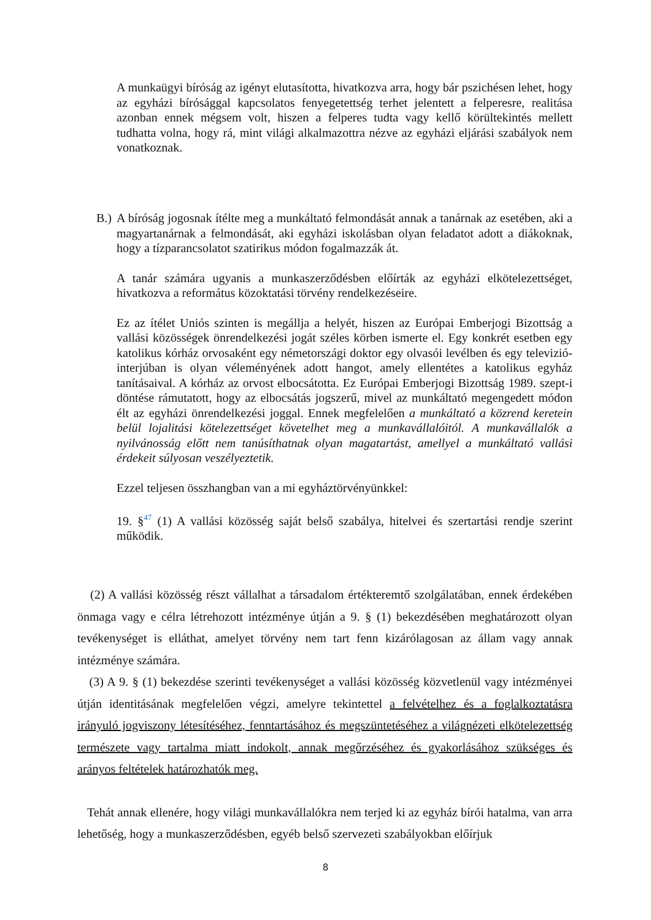A munkaügyi bíróság az igényt elutasította, hivatkozva arra, hogy bár pszichésen lehet, hogy az egyházi bírósággal kapcsolatos fenyegetettség terhet jelentett a felperesre, realitása azonban ennek mégsem volt, hiszen a felperes tudta vagy kellő körültekintés mellett tudhatta volna, hogy rá, mint világi alkalmazottra nézve az egyházi eljárási szabályok nem vonatkoznak.
B.) A bíróság jogosnak ítélte meg a munkáltató felmondását annak a tanárnak az esetében, aki a magyartanárnak a felmondását, aki egyházi iskolásban olyan feladatot adott a diákoknak, hogy a tízparancsolatot szatirikus módon fogalmazzák át.
A tanár számára ugyanis a munkaszerződésben előírták az egyházi elkötelezettséget, hivatkozva a református közoktatási törvény rendelkezéseire.
Ez az ítélet Uniós szinten is megállja a helyét, hiszen az Európai Emberjogi Bizottság a vallási közösségek önrendelkezési jogát széles körben ismerte el. Egy konkrét esetben egy katolikus kórház orvosaként egy németországi doktor egy olvasói levélben és egy televizió-interjúban is olyan véleményének adott hangot, amely ellentétes a katolikus egyház tanításaival. A kórház az orvost elbocsátotta. Ez Európai Emberjogi Bizottság 1989. szept-i döntése rámutatott, hogy az elbocsátás jogszerű, mivel az munkáltató megengedett módon élt az egyházi önrendelkezési joggal. Ennek megfelelően a munkáltató a közrend keretein belül lojalitási kötelezettséget követelhet meg a munkavállalóitól. A munkavállalók a nyilvánosság előtt nem tanúsíthatnak olyan magatartást, amellyel a munkáltató vallási érdekeit súlyosan veszélyeztetik.
Ezzel teljesen összhangban van a mi egyháztörvényünkkel:
19. §<sup>47</sup> (1) A vallási közösség saját belső szabálya, hitelvei és szertartási rendje szerint működik.
(2) A vallási közösség részt vállalhat a társadalom értékteremtő szolgálatában, ennek érdekében önmaga vagy e célra létrehozott intézménye útján a 9. § (1) bekezdésében meghatározott olyan tevékenységet is elláthat, amelyet törvény nem tart fenn kizárólagosan az állam vagy annak intézménye számára.
(3) A 9. § (1) bekezdése szerinti tevékenységet a vallási közösség közvetlenül vagy intézményei útján identitásának megfelelően végzi, amelyre tekintettel a felvételhez és a foglalkoztatásra irányuló jogviszony létesítéséhez, fenntartásához és megszüntetéséhez a világnézeti elkötelezettség természete vagy tartalma miatt indokolt, annak megőrzéséhez és gyakorlásához szükséges és arányos feltételek határozhatók meg.
Tehát annak ellenére, hogy világi munkavállalókra nem terjed ki az egyház bírói hatalma, van arra lehetőség, hogy a munkaszerződésben, egyéb belső szervezeti szabályokban előírjuk
8